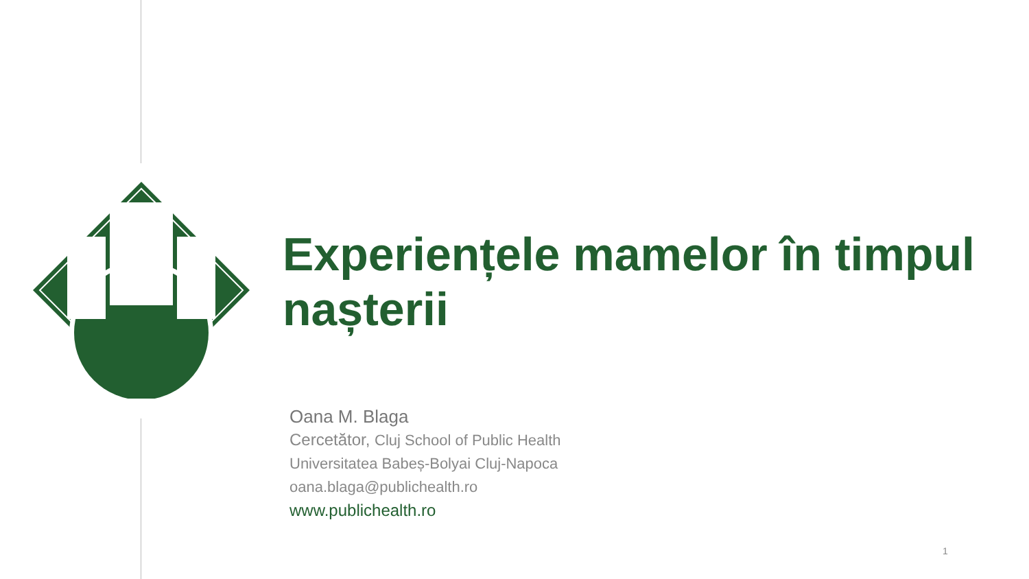Experiențele mamelor în timpul nașterii
Oana M. Blaga
Cercetător, Cluj School of Public Health
Universitatea Babeș-Bolyai Cluj-Napoca
oana.blaga@publichealth.ro
www.publichealth.ro
1